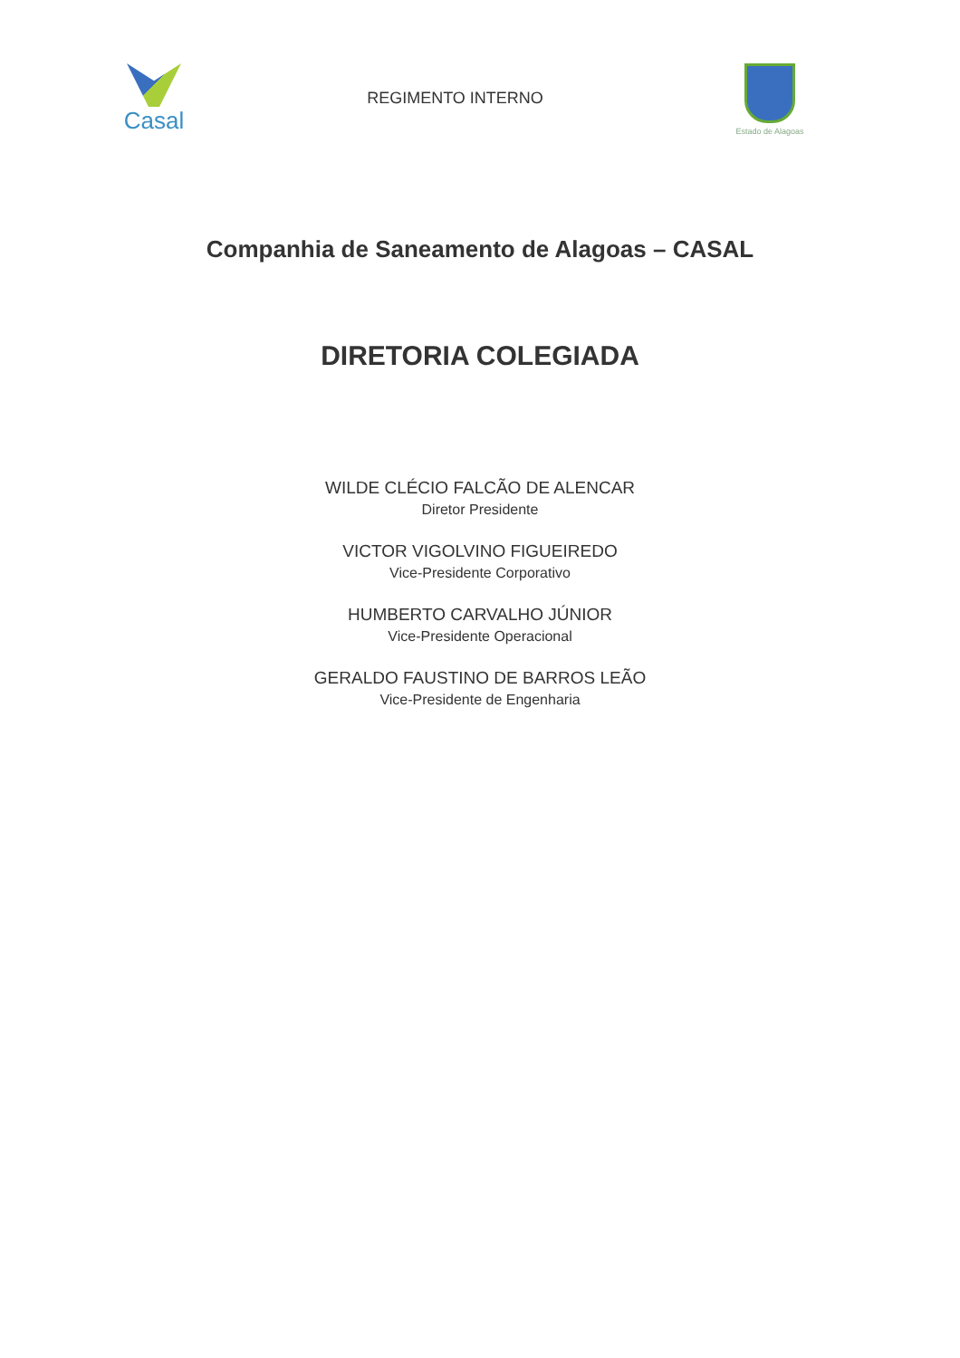Casal
REGIMENTO INTERNO
Estado de Alagoas
Companhia de Saneamento de Alagoas – CASAL
DIRETORIA COLEGIADA
WILDE CLÉCIO FALCÃO DE ALENCAR
Diretor Presidente
VICTOR VIGOLVINO FIGUEIREDO
Vice-Presidente Corporativo
HUMBERTO CARVALHO JÚNIOR
Vice-Presidente Operacional
GERALDO FAUSTINO DE BARROS LEÃO
Vice-Presidente de Engenharia